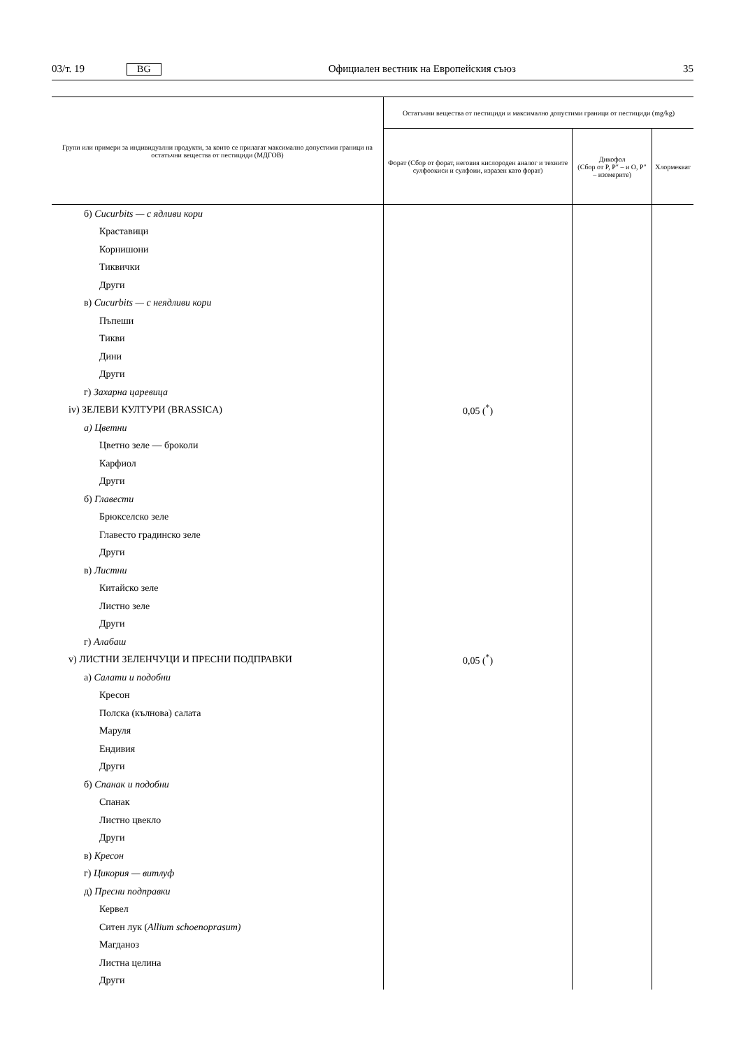03/т. 19 BG Официален вестник на Европейския съюз 35
| Групи или примери за индивидуални продукти, за които се прилагат максимално допустими граници на остатъчни вещества от пестициди (МДГОВ) | Остатъчни вещества от пестициди и максимално допустими граници от пестициди (mg/kg) | | |
| --- | --- | --- | --- |
| | Форат (Сбор от форат, неговия кислороден аналог и техните сулфоокиси и сулфоии, изразен като форат) | Дикофол (Сбор от P, P″ – и O, P″ – изомерите) | Хлормекват |
| б) Cucurbits — с ядливи кори | | | |
| Краставици | | | |
| Корнишони | | | |
| Тиквички | | | |
| Други | | | |
| в) Cucurbits — с неядливи кори | | | |
| Пъпеши | | | |
| Тикви | | | |
| Дини | | | |
| Други | | | |
| г) Захарна царевица | | | |
| iv) ЗЕЛЕВИ КУЛТУРИ (BRASSICA) | 0,05 (<sup>*</sup>) | | |
| а) Цветни | | | |
| Цветно зеле — броколи | | | |
| Карфиол | | | |
| Други | | | |
| б) Главести | | | |
| Брюкселско зеле | | | |
| Главесто градинско зеле | | | |
| Други | | | |
| в) Листни | | | |
| Китайско зеле | | | |
| Листно зеле | | | |
| Други | | | |
| г) Алабаш | | | |
| v) ЛИСТНИ ЗЕЛЕНЧУЦИ И ПРЕСНИ ПОДПРАВКИ | 0,05 (<sup>*</sup>) | | |
| а) Салати и подобни | | | |
| Кресон | | | |
| Полска (кълнова) салата | | | |
| Маруля | | | |
| Ендивия | | | |
| Други | | | |
| б) Спанак и подобни | | | |
| Спанак | | | |
| Листно цвекло | | | |
| Други | | | |
| в) Кресон | | | |
| г) Цикория — витлуф | | | |
| д) Пресни подправки | | | |
| Кервел | | | |
| Ситен лук ( Allium schoenoprasum) | | | |
| Магданоз | | | |
| Листна целина | | | |
| Други | | | |